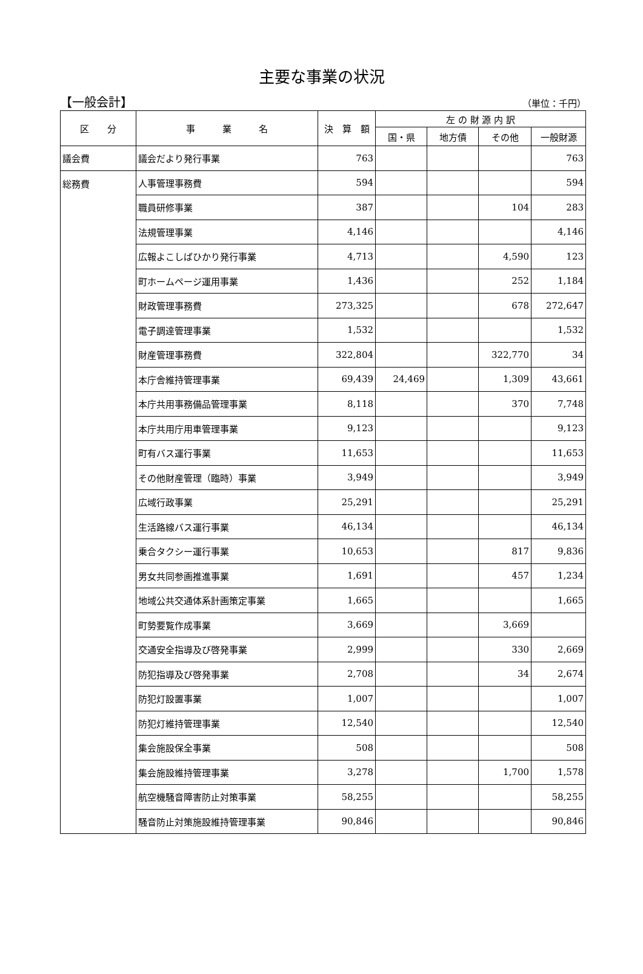主要な事業の状況
【一般会計】 （単位：千円）
| 区 分 | 事 業 名 | 決 算 額 | 左 の 財 源 内 訳 | | | |
| --- | --- | --- | --- | --- | --- | --- |
| | | | 国・県 | 地方債 | その他 | 一般財源 |
| 議会費 | 議会だより発行事業 | 763 | | | | 763 |
| 総務費 | 人事管理事務費 | 594 | | | | 594 |
| | 職員研修事業 | 387 | | | 104 | 283 |
| | 法規管理事業 | 4,146 | | | | 4,146 |
| | 広報よこしばひかり発行事業 | 4,713 | | | 4,590 | 123 |
| | 町ホームページ運用事業 | 1,436 | | | 252 | 1,184 |
| | 財政管理事務費 | 273,325 | | | 678 | 272,647 |
| | 電子調達管理事業 | 1,532 | | | | 1,532 |
| | 財産管理事務費 | 322,804 | | | 322,770 | 34 |
| | 本庁舎維持管理事業 | 69,439 | 24,469 | | 1,309 | 43,661 |
| | 本庁共用事務備品管理事業 | 8,118 | | | 370 | 7,748 |
| | 本庁共用庁用車管理事業 | 9,123 | | | | 9,123 |
| | 町有バス運行事業 | 11,653 | | | | 11,653 |
| | その他財産管理（臨時）事業 | 3,949 | | | | 3,949 |
| | 広域行政事業 | 25,291 | | | | 25,291 |
| | 生活路線バス運行事業 | 46,134 | | | | 46,134 |
| | 乗合タクシー運行事業 | 10,653 | | | 817 | 9,836 |
| | 男女共同参画推進事業 | 1,691 | | | 457 | 1,234 |
| | 地域公共交通体系計画策定事業 | 1,665 | | | | 1,665 |
| | 町勢要覧作成事業 | 3,669 | | | 3,669 | |
| | 交通安全指導及び啓発事業 | 2,999 | | | 330 | 2,669 |
| | 防犯指導及び啓発事業 | 2,708 | | | 34 | 2,674 |
| | 防犯灯設置事業 | 1,007 | | | | 1,007 |
| | 防犯灯維持管理事業 | 12,540 | | | | 12,540 |
| | 集会施設保全事業 | 508 | | | | 508 |
| | 集会施設維持管理事業 | 3,278 | | | 1,700 | 1,578 |
| | 航空機騒音障害防止対策事業 | 58,255 | | | | 58,255 |
| | 騒音防止対策施設維持管理事業 | 90,846 | | | | 90,846 |